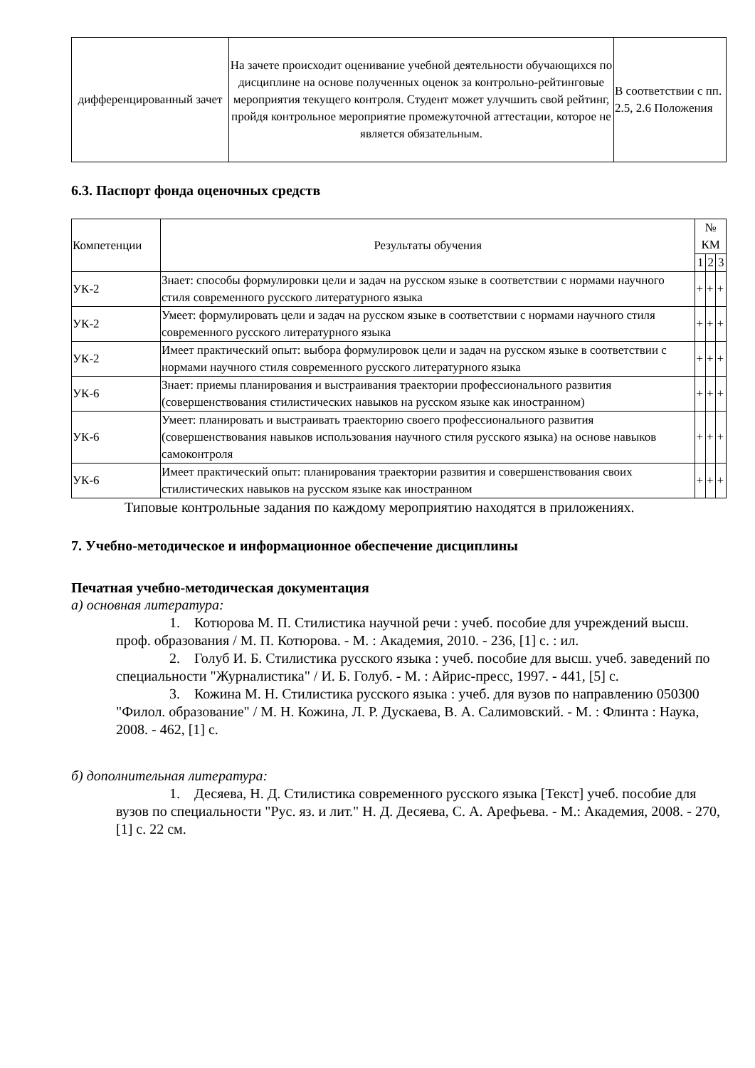| дифференцированный зачет | На зачете происходит оценивание учебной деятельности обучающихся по дисциплине на основе полученных оценок за контрольно-рейтинговые мероприятия текущего контроля. Студент может улучшить свой рейтинг, пройдя контрольное мероприятие промежуточной аттестации, которое не является обязательным. | В соответствии с пп. 2.5, 2.6 Положения |
6.3. Паспорт фонда оценочных средств
| Компетенции | Результаты обучения | № КМ | | |
| --- | --- | --- | --- | --- |
| | | 1 | 2 | 3 |
| УК-2 | Знает: способы формулировки цели и задач на русском языке в соответствии с нормами научного стиля современного русского литературного языка | + | + | + |
| УК-2 | Умеет: формулировать цели и задач на русском языке в соответствии с нормами научного стиля современного русского литературного языка | + | + | + |
| УК-2 | Имеет практический опыт: выбора формулировок цели и задач на русском языке в соответствии с нормами научного стиля современного русского литературного языка | + | + | + |
| УК-6 | Знает: приемы планирования и выстраивания траектории профессионального развития (совершенствования стилистических навыков на русском языке как иностранном) | + | + | + |
| УК-6 | Умеет: планировать и выстраивать траекторию своего профессионального развития (совершенствования навыков использования научного стиля русского языка) на основе навыков самоконтроля | + | + | + |
| УК-6 | Имеет практический опыт: планирования траектории развития и совершенствования своих стилистических навыков на русском языке как иностранном | + | + | + |
Типовые контрольные задания по каждому мероприятию находятся в приложениях.
7. Учебно-методическое и информационное обеспечение дисциплины
Печатная учебно-методическая документация
а) основная литература:
1. Котюрова М. П. Стилистика научной речи : учеб. пособие для учреждений высш. проф. образования / М. П. Котюрова. - М. : Академия, 2010. - 236, [1] с. : ил.
2. Голуб И. Б. Стилистика русского языка : учеб. пособие для высш. учеб. заведений по специальности "Журналистика" / И. Б. Голуб. - М. : Айрис-пресс, 1997. - 441, [5] с.
3. Кожина М. Н. Стилистика русского языка : учеб. для вузов по направлению 050300 "Филол. образование" / М. Н. Кожина, Л. Р. Дускаева, В. А. Салимовский. - М. : Флинта : Наука, 2008. - 462, [1] с.
б) дополнительная литература:
1. Десяева, Н. Д. Стилистика современного русского языка [Текст] учеб. пособие для вузов по специальности "Рус. яз. и лит." Н. Д. Десяева, С. А. Арефьева. - М.: Академия, 2008. - 270, [1] с. 22 см.